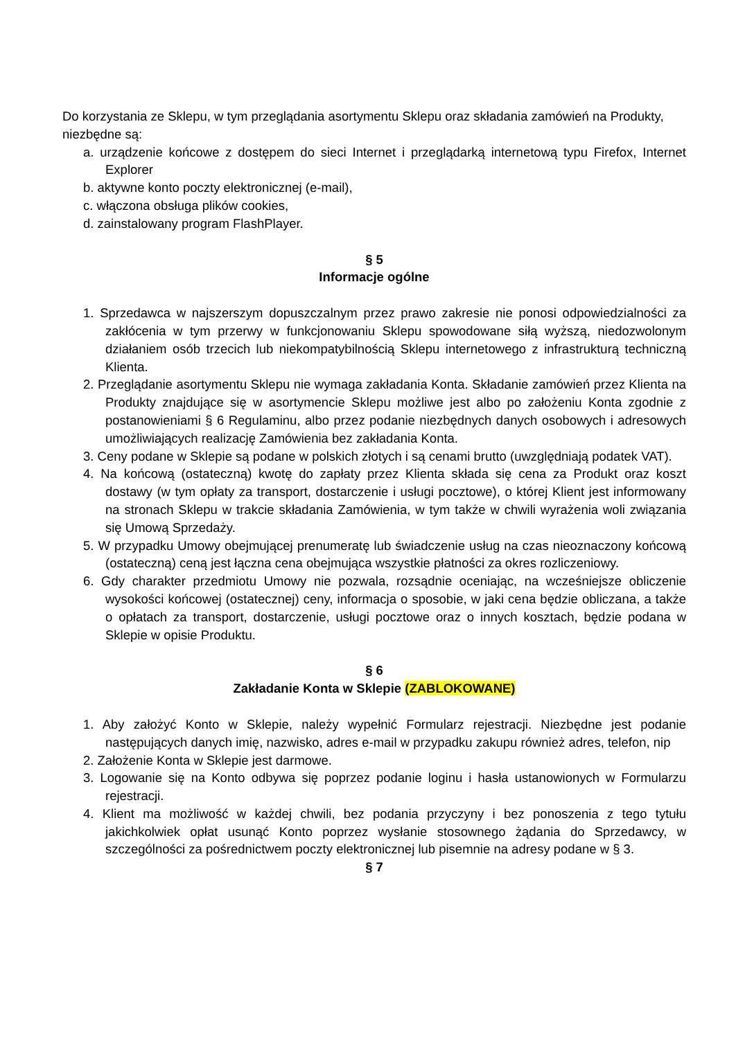Do korzystania ze Sklepu, w tym przeglądania asortymentu Sklepu oraz składania zamówień na Produkty, niezbędne są:
a. urządzenie końcowe z dostępem do sieci Internet i przeglądarką internetową typu Firefox, Internet Explorer
b. aktywne konto poczty elektronicznej (e-mail),
c. włączona obsługa plików cookies,
d. zainstalowany program FlashPlayer.
§ 5
Informacje ogólne
1. Sprzedawca w najszerszym dopuszczalnym przez prawo zakresie nie ponosi odpowiedzialności za zakłócenia w tym przerwy w funkcjonowaniu Sklepu spowodowane siłą wyższą, niedozwolonym działaniem osób trzecich lub niekompatybilnością Sklepu internetowego z infrastrukturą techniczną Klienta.
2. Przeglądanie asortymentu Sklepu nie wymaga zakładania Konta. Składanie zamówień przez Klienta na Produkty znajdujące się w asortymencie Sklepu możliwe jest albo po założeniu Konta zgodnie z postanowieniami § 6 Regulaminu, albo przez podanie niezbędnych danych osobowych i adresowych umożliwiających realizację Zamówienia bez zakładania Konta.
3. Ceny podane w Sklepie są podane w polskich złotych i są cenami brutto (uwzględniają podatek VAT).
4. Na końcową (ostateczną) kwotę do zapłaty przez Klienta składa się cena za Produkt oraz koszt dostawy (w tym opłaty za transport, dostarczenie i usługi pocztowe), o której Klient jest informowany na stronach Sklepu w trakcie składania Zamówienia, w tym także w chwili wyrażenia woli związania się Umową Sprzedaży.
5. W przypadku Umowy obejmującej prenumeratę lub świadczenie usług na czas nieoznaczony końcową (ostateczną) ceną jest łączna cena obejmująca wszystkie płatności za okres rozliczeniowy.
6. Gdy charakter przedmiotu Umowy nie pozwala, rozsądnie oceniając, na wcześniejsze obliczenie wysokości końcowej (ostatecznej) ceny, informacja o sposobie, w jaki cena będzie obliczana, a także o opłatach za transport, dostarczenie, usługi pocztowe oraz o innych kosztach, będzie podana w Sklepie w opisie Produktu.
§ 6
Zakładanie Konta w Sklepie (ZABLOKOWANE)
1. Aby założyć Konto w Sklepie, należy wypełnić Formularz rejestracji. Niezbędne jest podanie następujących danych imię, nazwisko, adres e-mail w przypadku zakupu również adres, telefon, nip
2. Założenie Konta w Sklepie jest darmowe.
3. Logowanie się na Konto odbywa się poprzez podanie loginu i hasła ustanowionych w Formularzu rejestracji.
4. Klient ma możliwość w każdej chwili, bez podania przyczyny i bez ponoszenia z tego tytułu jakichkolwiek opłat usunąć Konto poprzez wysłanie stosownego żądania do Sprzedawcy, w szczególności za pośrednictwem poczty elektronicznej lub pisemnie na adresy podane w § 3.
§ 7